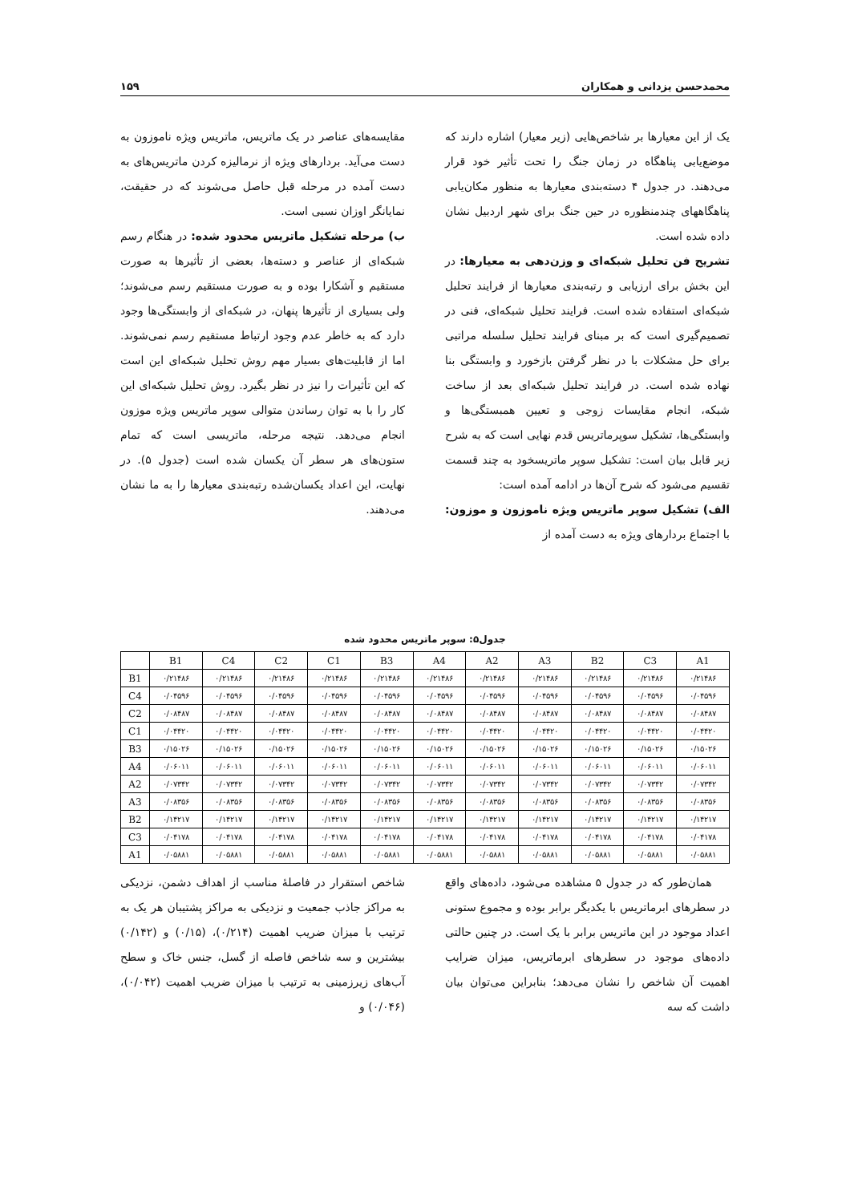محمدحسن یزدانی و همکاران ۱۵۹
یک از این معیارها بر شاخص‌هایی (زیر معیار) اشاره دارند که موضع‌یابی پناهگاه در زمان جنگ را تحت تأثیر خود قرار می‌دهند. در جدول ۴ دسته‌بندی معیارها به منظور مکان‌یابی پناهگاههای چندمنظوره در حین جنگ برای شهر اردبیل نشان داده شده است.
تشریح فن تحلیل شبکه‌ای و وزن‌دهی به معیارها: در این بخش برای ارزیابی و رتبه‌بندی معیارها از فرایند تحلیل شبکه‌ای استفاده شده است. فرایند تحلیل شبکه‌ای، فنی در تصمیم‌گیری است که بر مبنای فرایند تحلیل سلسله مراتبی برای حل مشکلات با در نظر گرفتن بازخورد و وابستگی بنا نهاده شده است. در فرایند تحلیل شبکه‌ای بعد از ساخت شبکه، انجام مقایسات زوجی و تعیین همبستگی‌ها و وابستگی‌ها، تشکیل سوپرماتریس قدم نهایی است که به شرح زیر قابل بیان است: تشکیل سوپر ماتریسخود به چند قسمت تقسیم می‌شود که شرح آن‌ها در ادامه آمده است:
الف) تشکیل سوپر ماتریس ویژه ناموزون و موزون: با اجتماع بردارهای ویژه به دست آمده از
مقایسه‌های عناصر در یک ماتریس، ماتریس ویژه ناموزون به دست می‌آید. بردارهای ویژه از نرمالیزه کردن ماتریس‌های به دست آمده در مرحله قبل حاصل می‌شوند که در حقیقت، نمایانگر اوزان نسبی است.
ب) مرحله تشکیل ماتریس محدود شده: در هنگام رسم شبکه‌ای از عناصر و دسته‌ها، بعضی از تأثیرها به صورت مستقیم و آشکارا بوده و به صورت مستقیم رسم می‌شوند؛ ولی بسیاری از تأثیرها پنهان، در شبکه‌ای از وابستگی‌ها وجود دارد که به خاطر عدم وجود ارتباط مستقیم رسم نمی‌شوند. اما از قابلیت‌های بسیار مهم روش تحلیل شبکه‌ای این است که این تأثیرات را نیز در نظر بگیرد. روش تحلیل شبکه‌ای این کار را با به توان رساندن متوالی سوپر ماتریس ویژه موزون انجام می‌دهد. نتیجه مرحله، ماتریسی است که تمام ستون‌های هر سطر آن یکسان شده است (جدول ۵). در نهایت، این اعداد یکسان‌شده رتبه‌بندی معیارها را به ما نشان می‌دهند.
جدول۵: سوپر ماتریس محدود شده
| | B1 | C4 | C2 | C1 | B3 | A4 | A2 | A3 | B2 | C3 | A1 |
| --- | --- | --- | --- | --- | --- | --- | --- | --- | --- | --- | --- |
| B1 | ۰/۲۱۴۸۶ | ۰/۲۱۴۸۶ | ۰/۲۱۴۸۶ | ۰/۲۱۴۸۶ | ۰/۲۱۴۸۶ | ۰/۲۱۴۸۶ | ۰/۲۱۴۸۶ | ۰/۲۱۴۸۶ | ۰/۲۱۴۸۶ | ۰/۲۱۴۸۶ | ۰/۲۱۴۸۶ |
| C4 | ۰/۰۴۵۹۶ | ۰/۰۴۵۹۶ | ۰/۰۴۵۹۶ | ۰/۰۴۵۹۶ | ۰/۰۴۵۹۶ | ۰/۰۴۵۹۶ | ۰/۰۴۵۹۶ | ۰/۰۴۵۹۶ | ۰/۰۴۵۹۶ | ۰/۰۴۵۹۶ | ۰/۰۴۵۹۶ |
| C2 | ۰/۰۸۴۸۷ | ۰/۰۸۴۸۷ | ۰/۰۸۴۸۷ | ۰/۰۸۴۸۷ | ۰/۰۸۴۸۷ | ۰/۰۸۴۸۷ | ۰/۰۸۴۸۷ | ۰/۰۸۴۸۷ | ۰/۰۸۴۸۷ | ۰/۰۸۴۸۷ | ۰/۰۸۴۸۷ |
| C1 | ۰/۰۴۴۲۰ | ۰/۰۴۴۲۰ | ۰/۰۴۴۲۰ | ۰/۰۴۴۲۰ | ۰/۰۴۴۲۰ | ۰/۰۴۴۲۰ | ۰/۰۴۴۲۰ | ۰/۰۴۴۲۰ | ۰/۰۴۴۲۰ | ۰/۰۴۴۲۰ | ۰/۰۴۴۲۰ |
| B3 | ۰/۱۵۰۲۶ | ۰/۱۵۰۲۶ | ۰/۱۵۰۲۶ | ۰/۱۵۰۲۶ | ۰/۱۵۰۲۶ | ۰/۱۵۰۲۶ | ۰/۱۵۰۲۶ | ۰/۱۵۰۲۶ | ۰/۱۵۰۲۶ | ۰/۱۵۰۲۶ | ۰/۱۵۰۲۶ |
| A4 | ۰/۰۶۰۱۱ | ۰/۰۶۰۱۱ | ۰/۰۶۰۱۱ | ۰/۰۶۰۱۱ | ۰/۰۶۰۱۱ | ۰/۰۶۰۱۱ | ۰/۰۶۰۱۱ | ۰/۰۶۰۱۱ | ۰/۰۶۰۱۱ | ۰/۰۶۰۱۱ | ۰/۰۶۰۱۱ |
| A2 | ۰/۰۷۳۴۲ | ۰/۰۷۳۴۲ | ۰/۰۷۳۴۲ | ۰/۰۷۳۴۲ | ۰/۰۷۳۴۲ | ۰/۰۷۳۴۲ | ۰/۰۷۳۴۲ | ۰/۰۷۳۴۲ | ۰/۰۷۳۴۲ | ۰/۰۷۳۴۲ | ۰/۰۷۳۴۲ |
| A3 | ۰/۰۸۳۵۶ | ۰/۰۸۳۵۶ | ۰/۰۸۳۵۶ | ۰/۰۸۳۵۶ | ۰/۰۸۳۵۶ | ۰/۰۸۳۵۶ | ۰/۰۸۳۵۶ | ۰/۰۸۳۵۶ | ۰/۰۸۳۵۶ | ۰/۰۸۳۵۶ | ۰/۰۸۳۵۶ |
| B2 | ۰/۱۴۲۱۷ | ۰/۱۴۲۱۷ | ۰/۱۴۲۱۷ | ۰/۱۴۲۱۷ | ۰/۱۴۲۱۷ | ۰/۱۴۲۱۷ | ۰/۱۴۲۱۷ | ۰/۱۴۲۱۷ | ۰/۱۴۲۱۷ | ۰/۱۴۲۱۷ | ۰/۱۴۲۱۷ |
| C3 | ۰/۰۴۱۷۸ | ۰/۰۴۱۷۸ | ۰/۰۴۱۷۸ | ۰/۰۴۱۷۸ | ۰/۰۴۱۷۸ | ۰/۰۴۱۷۸ | ۰/۰۴۱۷۸ | ۰/۰۴۱۷۸ | ۰/۰۴۱۷۸ | ۰/۰۴۱۷۸ | ۰/۰۴۱۷۸ |
| A1 | ۰/۰۵۸۸۱ | ۰/۰۵۸۸۱ | ۰/۰۵۸۸۱ | ۰/۰۵۸۸۱ | ۰/۰۵۸۸۱ | ۰/۰۵۸۸۱ | ۰/۰۵۸۸۱ | ۰/۰۵۸۸۱ | ۰/۰۵۸۸۱ | ۰/۰۵۸۸۱ | ۰/۰۵۸۸۱ |
همان‌طور که در جدول ۵ مشاهده می‌شود، داده‌های واقع در سطرهای ابرماتریس با یکدیگر برابر بوده و مجموع ستونی اعداد موجود در این ماتریس برابر با یک است. در چنین حالتی داده‌های موجود در سطرهای ابرماتریس، میزان ضرایب اهمیت آن شاخص را نشان می‌دهد؛ بنابراین می‌توان بیان داشت که سه
شاخص استقرار در فاصلهٔ مناسب از اهداف دشمن، نزدیکی به مراکز جاذب جمعیت و نزدیکی به مراکز پشتیبان هر یک به ترتیب با میزان ضریب اهمیت (۰/۲۱۴)، (۰/۱۵) و (۰/۱۴۲) بیشترین و سه شاخص فاصله از گسل، جنس خاک و سطح آب‌های زیرزمینی به ترتیب با میزان ضریب اهمیت (۰/۰۴۲)، (۰/۰۴۶) و